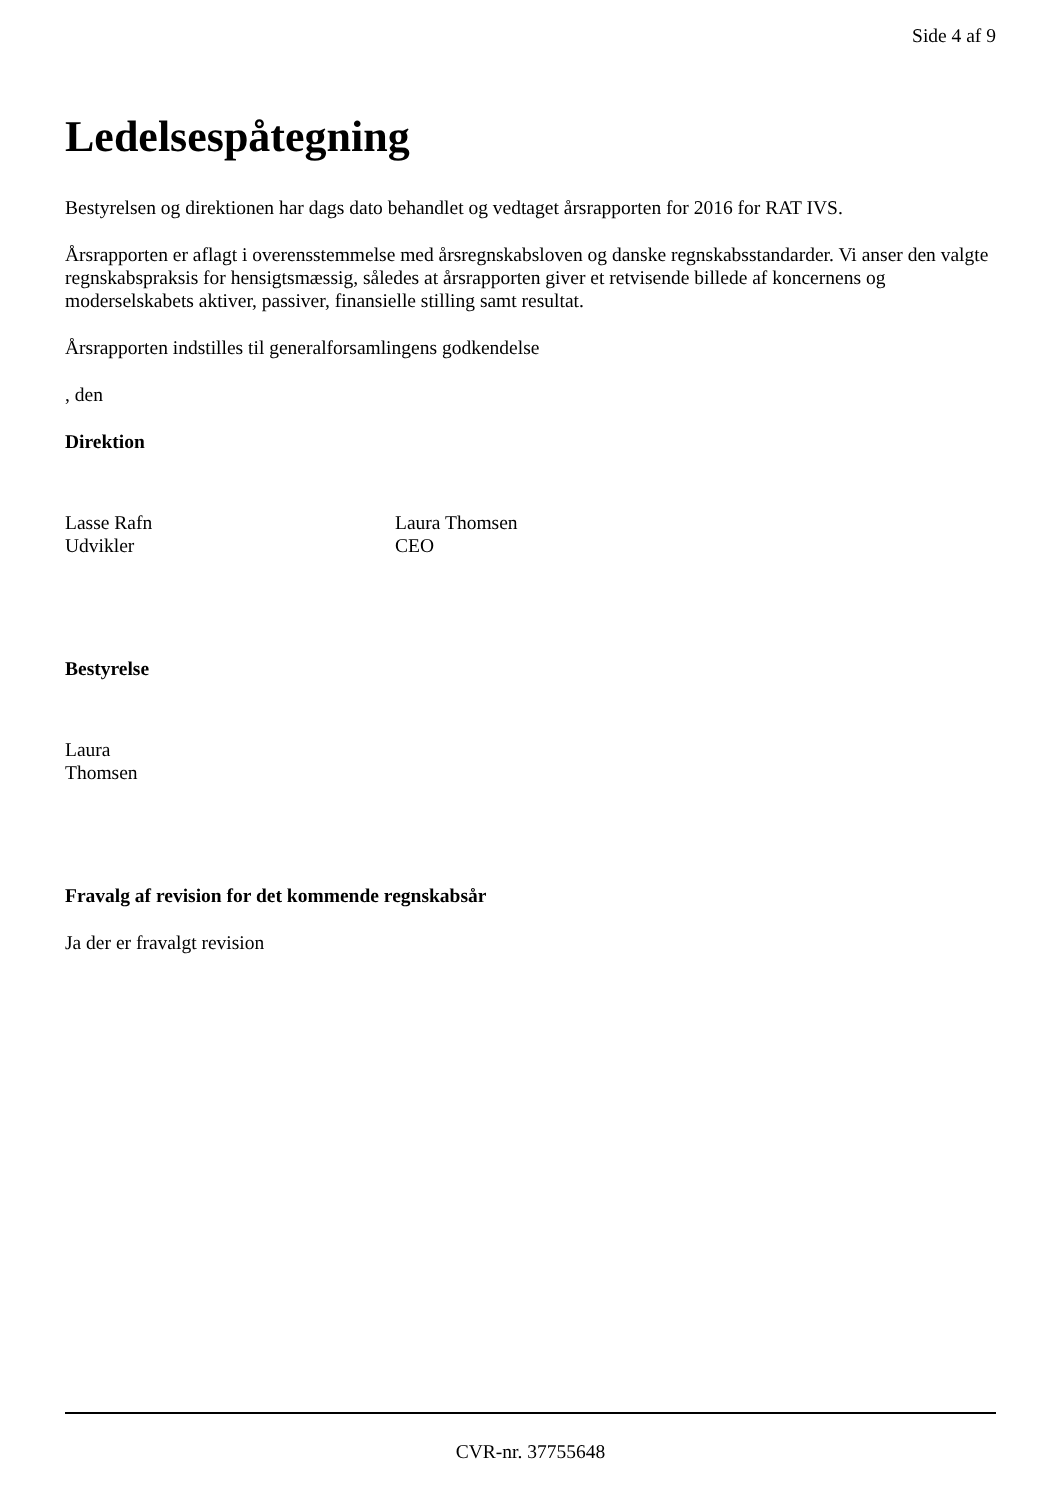Side 4 af 9
Ledelsespåtegning
Bestyrelsen og direktionen har dags dato behandlet og vedtaget årsrapporten for 2016 for RAT IVS.
Årsrapporten er aflagt i overensstemmelse med årsregnskabsloven og danske regnskabsstandarder. Vi anser den valgte regnskabspraksis for hensigtsmæssig, således at årsrapporten giver et retvisende billede af koncernens og moderselskabets aktiver, passiver, finansielle stilling samt resultat.
Årsrapporten indstilles til generalforsamlingens godkendelse
, den
Direktion
Lasse Rafn
Udvikler
Laura Thomsen
CEO
Bestyrelse
Laura
Thomsen
Fravalg af revision for det kommende regnskabsår
Ja der er fravalgt revision
CVR-nr. 37755648